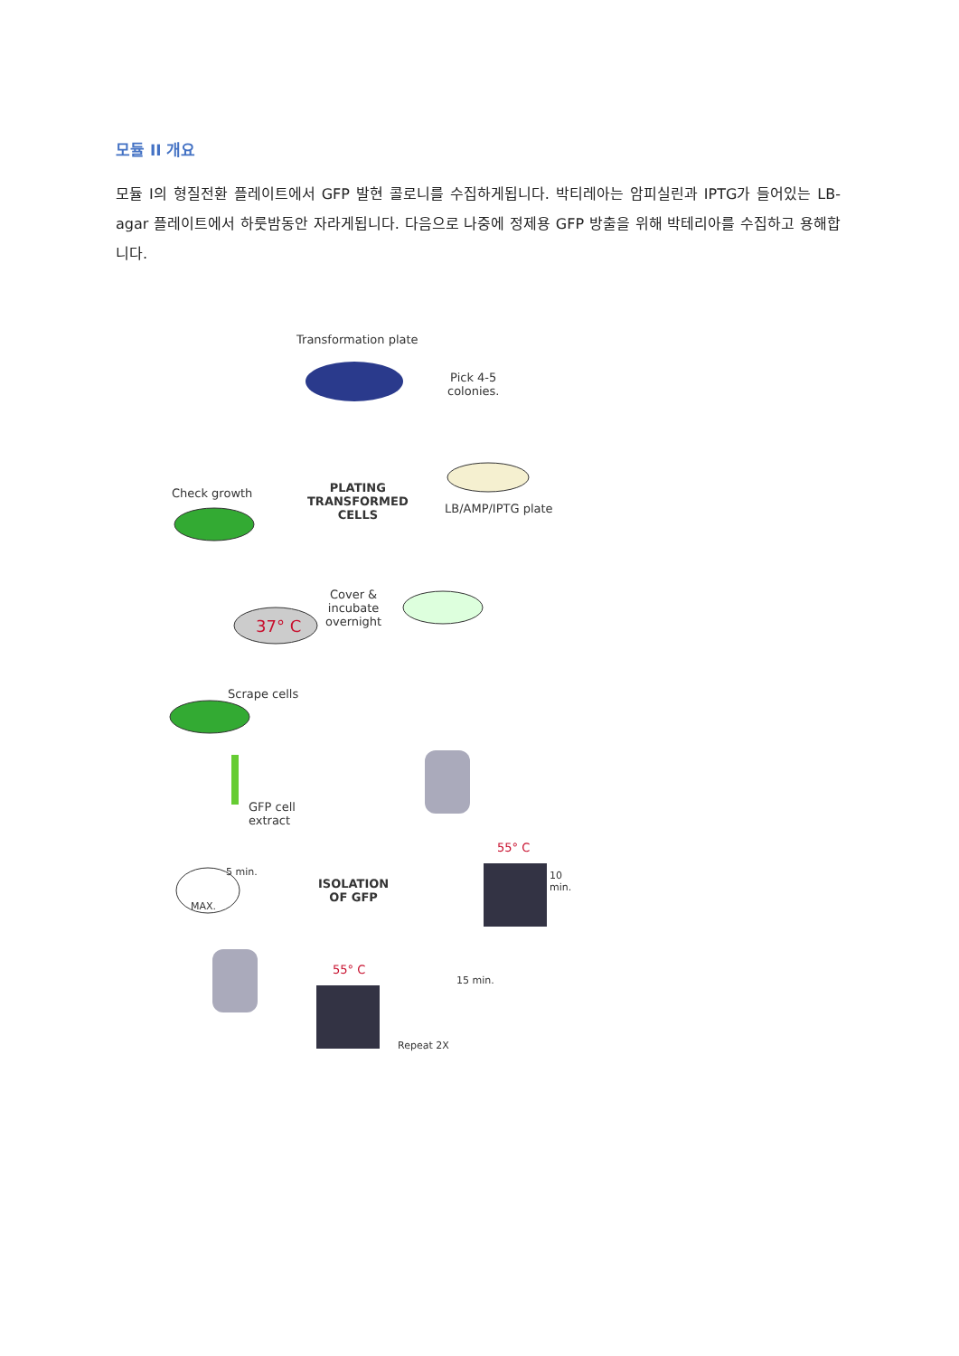모듈 II 개요
모듈 I의 형질전환 플레이트에서 GFP 발현 콜로니를 수집하게됩니다. 박티레아는 암피실린과 IPTG가 들어있는 LB-agar 플레이트에서 하룻밤동안 자라게됩니다. 다음으로 나중에 정제용 GFP 방출을 위해 박테리아를 수집하고 용해합니다.
Transformation plate
Pick 4-5
colonies.
LB/AMP/IPTG plate
Check growth
PLATING
TRANSFORMED
CELLS
Cover &
incubate
overnight
37° C
Scrape cells
GFP cell
extract
ISOLATION
OF GFP
55° C
10 min.
MAX.
5 min.
55° C
15 min.
Repeat 2X